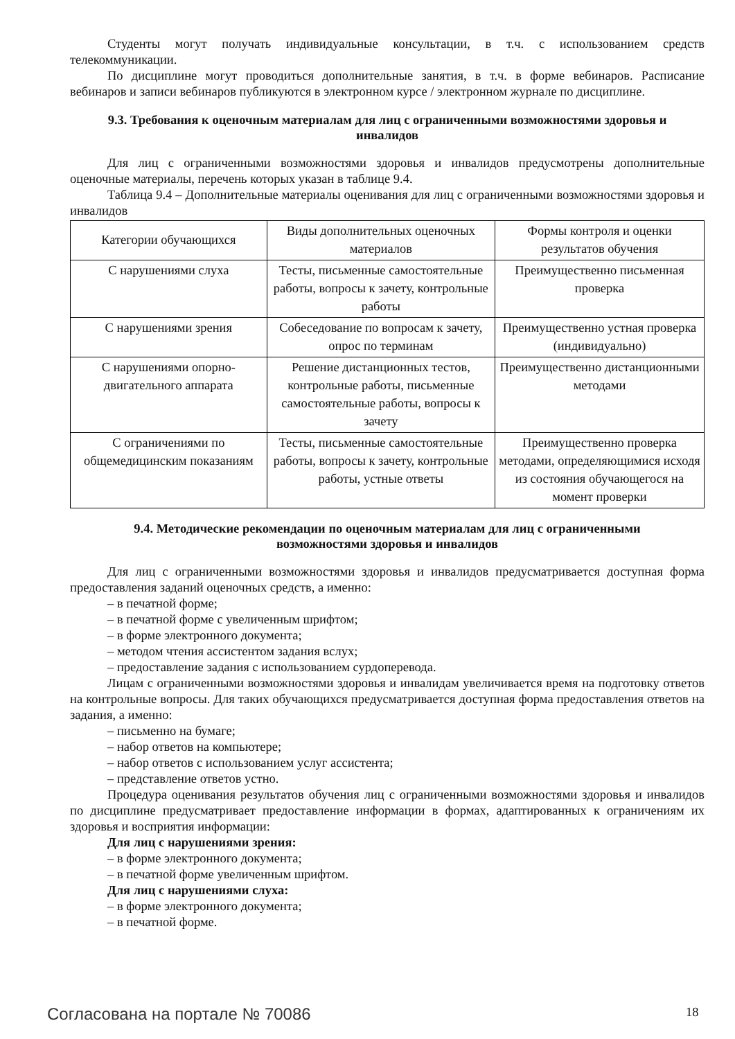Студенты могут получать индивидуальные консультации, в т.ч. с использованием средств телекоммуникации.
По дисциплине могут проводиться дополнительные занятия, в т.ч. в форме вебинаров. Расписание вебинаров и записи вебинаров публикуются в электронном курсе / электронном журнале по дисциплине.
9.3. Требования к оценочным материалам для лиц с ограниченными возможностями здоровья и инвалидов
Для лиц с ограниченными возможностями здоровья и инвалидов предусмотрены дополнительные оценочные материалы, перечень которых указан в таблице 9.4.
Таблица 9.4 – Дополнительные материалы оценивания для лиц с ограниченными возможностями здоровья и инвалидов
| Категории обучающихся | Виды дополнительных оценочных материалов | Формы контроля и оценки результатов обучения |
| С нарушениями слуха | Тесты, письменные самостоятельные работы, вопросы к зачету, контрольные работы | Преимущественно письменная проверка |
| С нарушениями зрения | Собеседование по вопросам к зачету, опрос по терминам | Преимущественно устная проверка (индивидуально) |
| С нарушениями опорно-двигательного аппарата | Решение дистанционных тестов, контрольные работы, письменные самостоятельные работы, вопросы к зачету | Преимущественно дистанционными методами |
| С ограничениями по общемедицинским показаниям | Тесты, письменные самостоятельные работы, вопросы к зачету, контрольные работы, устные ответы | Преимущественно проверка методами, определяющимися исходя из состояния обучающегося на момент проверки |
9.4. Методические рекомендации по оценочным материалам для лиц с ограниченными возможностями здоровья и инвалидов
Для лиц с ограниченными возможностями здоровья и инвалидов предусматривается доступная форма предоставления заданий оценочных средств, а именно:
– в печатной форме;
– в печатной форме с увеличенным шрифтом;
– в форме электронного документа;
– методом чтения ассистентом задания вслух;
– предоставление задания с использованием сурдоперевода.
Лицам с ограниченными возможностями здоровья и инвалидам увеличивается время на подготовку ответов на контрольные вопросы. Для таких обучающихся предусматривается доступная форма предоставления ответов на задания, а именно:
– письменно на бумаге;
– набор ответов на компьютере;
– набор ответов с использованием услуг ассистента;
– представление ответов устно.
Процедура оценивания результатов обучения лиц с ограниченными возможностями здоровья и инвалидов по дисциплине предусматривает предоставление информации в формах, адаптированных к ограничениям их здоровья и восприятия информации:
Для лиц с нарушениями зрения:
– в форме электронного документа;
– в печатной форме увеличенным шрифтом.
Для лиц с нарушениями слуха:
– в форме электронного документа;
– в печатной форме.
Согласована на портале № 70086 18